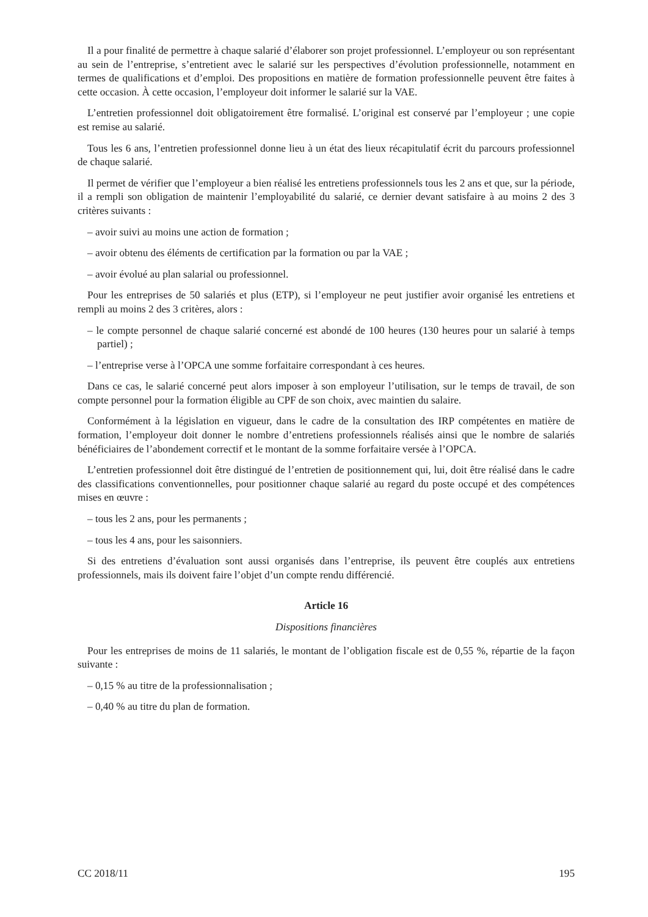Il a pour finalité de permettre à chaque salarié d’élaborer son projet professionnel. L’employeur ou son représentant au sein de l’entreprise, s’entretient avec le salarié sur les perspectives d’évolution professionnelle, notamment en termes de qualifications et d’emploi. Des propositions en matière de formation professionnelle peuvent être faites à cette occasion. À cette occasion, l’employeur doit informer le salarié sur la VAE.
L’entretien professionnel doit obligatoirement être formalisé. L’original est conservé par l’employeur ; une copie est remise au salarié.
Tous les 6 ans, l’entretien professionnel donne lieu à un état des lieux récapitulatif écrit du parcours professionnel de chaque salarié.
Il permet de vérifier que l’employeur a bien réalisé les entretiens professionnels tous les 2 ans et que, sur la période, il a rempli son obligation de maintenir l’employabilité du salarié, ce dernier devant satisfaire à au moins 2 des 3 critères suivants :
– avoir suivi au moins une action de formation ;
– avoir obtenu des éléments de certification par la formation ou par la VAE ;
– avoir évolué au plan salarial ou professionnel.
Pour les entreprises de 50 salariés et plus (ETP), si l’employeur ne peut justifier avoir organisé les entretiens et rempli au moins 2 des 3 critères, alors :
– le compte personnel de chaque salarié concerné est abondé de 100 heures (130 heures pour un salarié à temps partiel) ;
– l’entreprise verse à l’OPCA une somme forfaitaire correspondant à ces heures.
Dans ce cas, le salarié concerné peut alors imposer à son employeur l’utilisation, sur le temps de travail, de son compte personnel pour la formation éligible au CPF de son choix, avec maintien du salaire.
Conformément à la législation en vigueur, dans le cadre de la consultation des IRP compétentes en matière de formation, l’employeur doit donner le nombre d’entretiens professionnels réalisés ainsi que le nombre de salariés bénéficiaires de l’abondement correctif et le montant de la somme forfaitaire versée à l’OPCA.
L’entretien professionnel doit être distingué de l’entretien de positionnement qui, lui, doit être réalisé dans le cadre des classifications conventionnelles, pour positionner chaque salarié au regard du poste occupé et des compétences mises en œuvre :
– tous les 2 ans, pour les permanents ;
– tous les 4 ans, pour les saisonniers.
Si des entretiens d’évaluation sont aussi organisés dans l’entreprise, ils peuvent être couplés aux entretiens professionnels, mais ils doivent faire l’objet d’un compte rendu différencié.
Article 16
Dispositions financières
Pour les entreprises de moins de 11 salariés, le montant de l’obligation fiscale est de 0,55 %, répartie de la façon suivante :
– 0,15 % au titre de la professionnalisation ;
– 0,40 % au titre du plan de formation.
CC 2018/11 195